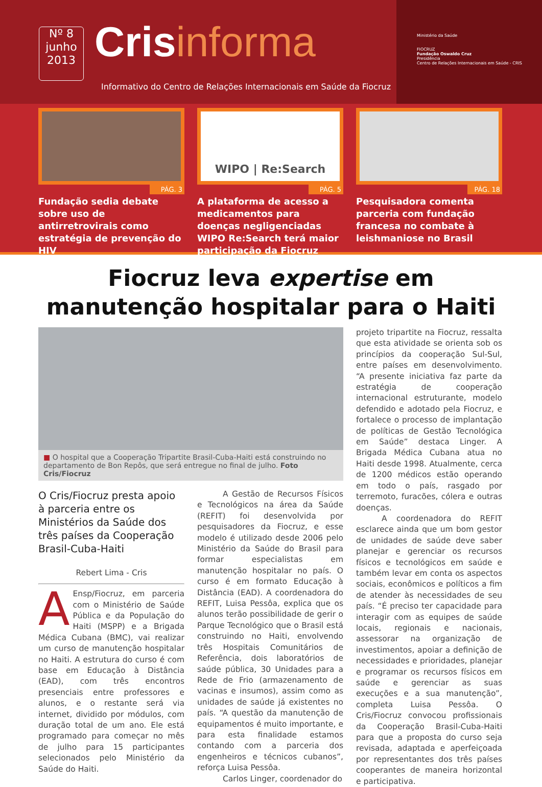Nº 8
junho
2013
Crisinforma
Informativo do Centro de Relações Internacionais em Saúde da Fiocruz
Ministério da Saúde
FIOCRUZ
Fundação Oswaldo Cruz
Presidência
Centro de Relações Internacionais em Saúde - CRIS
PÁG. 3
Fundação sedia debate sobre uso de antirretrovirais como estratégia de prevenção do HIV
WIPO | Re:Search
PÁG. 5
A plataforma de acesso a medicamentos para doenças negligenciadas WIPO Re:Search terá maior participação da Fiocruz
PÁG. 18
Pesquisadora comenta parceria com fundação francesa no combate à leishmaniose no Brasil
Fiocruz leva expertise em
manutenção hospitalar para o Haiti
■ O hospital que a Cooperação Tripartite Brasil-Cuba-Haiti está construindo no departamento de Bon Repôs, que será entregue no final de julho. Foto Cris/Fiocruz
O Cris/Fiocruz presta apoio à parceria entre os Ministérios da Saúde dos três países da Cooperação Brasil-Cuba-Haiti
Rebert Lima - Cris
AEnsp/Fiocruz, em parceria com o Ministério de Saúde Pública e da População do Haiti (MSPP) e a Brigada Médica Cubana (BMC), vai realizar um curso de manutenção hospitalar no Haiti. A estrutura do curso é com base em Educação à Distância (EAD), com três encontros presenciais entre professores e alunos, e o restante será via internet, dividido por módulos, com duração total de um ano. Ele está programado para começar no mês de julho para 15 participantes selecionados pelo Ministério da Saúde do Haiti.
A Gestão de Recursos Físicos e Tecnológicos na área da Saúde (REFIT) foi desenvolvida por pesquisadores da Fiocruz, e esse modelo é utilizado desde 2006 pelo Ministério da Saúde do Brasil para formar especialistas em manutenção hospitalar no país. O curso é em formato Educação à Distância (EAD). A coordenadora do REFIT, Luisa Pessôa, explica que os alunos terão possibilidade de gerir o Parque Tecnológico que o Brasil está construindo no Haiti, envolvendo três Hospitais Comunitários de Referência, dois laboratórios de saúde pública, 30 Unidades para a Rede de Frio (armazenamento de vacinas e insumos), assim como as unidades de saúde já existentes no país. “A questão da manutenção de equipamentos é muito importante, e para esta finalidade estamos contando com a parceria dos engenheiros e técnicos cubanos”, reforça Luisa Pessôa.
Carlos Linger, coordenador do
projeto tripartite na Fiocruz, ressalta que esta atividade se orienta sob os princípios da cooperação Sul-Sul, entre países em desenvolvimento. “A presente iniciativa faz parte da estratégia de cooperação internacional estruturante, modelo defendido e adotado pela Fiocruz, e fortalece o processo de implantação de políticas de Gestão Tecnológica em Saúde” destaca Linger. A Brigada Médica Cubana atua no Haiti desde 1998. Atualmente, cerca de 1200 médicos estão operando em todo o país, rasgado por terremoto, furacões, cólera e outras doenças.
A coordenadora do REFIT esclarece ainda que um bom gestor de unidades de saúde deve saber planejar e gerenciar os recursos físicos e tecnológicos em saúde e também levar em conta os aspectos sociais, econômicos e políticos a fim de atender às necessidades de seu país. “É preciso ter capacidade para interagir com as equipes de saúde locais, regionais e nacionais, assessorar na organização de investimentos, apoiar a definição de necessidades e prioridades, planejar e programar os recursos físicos em saúde e gerenciar as suas execuções e a sua manutenção”, completa Luisa Pessôa. O Cris/Fiocruz convocou profissionais da Cooperação Brasil-Cuba-Haiti para que a proposta do curso seja revisada, adaptada e aperfeiçoada por representantes dos três países cooperantes de maneira horizontal e participativa.